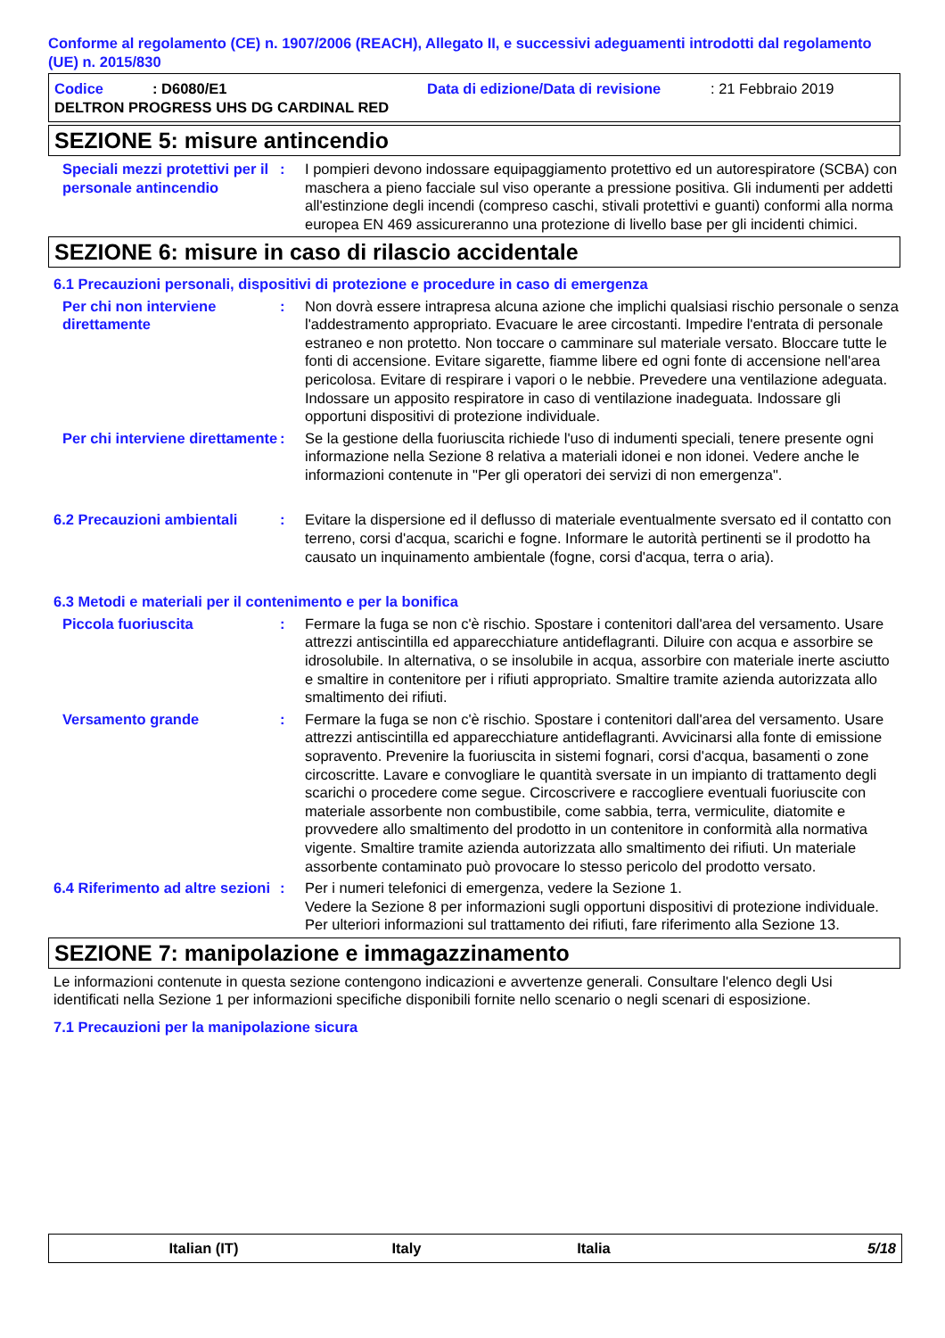Conforme al regolamento (CE) n. 1907/2006 (REACH), Allegato II, e successivi adeguamenti introdotti dal regolamento (UE) n. 2015/830
Codice: D6080/E1 Data di edizione/Data di revisione: 21 Febbraio 2019
DELTRON PROGRESS UHS DG CARDINAL RED
SEZIONE 5: misure antincendio
Speciali mezzi protettivi per il personale antincendio
: I pompieri devono indossare equipaggiamento protettivo ed un autorespiratore (SCBA) con maschera a pieno facciale sul viso operante a pressione positiva. Gli indumenti per addetti all'estinzione degli incendi (compreso caschi, stivali protettivi e guanti) conformi alla norma europea EN 469 assicureranno una protezione di livello base per gli incidenti chimici.
SEZIONE 6: misure in caso di rilascio accidentale
6.1 Precauzioni personali, dispositivi di protezione e procedure in caso di emergenza
Per chi non interviene direttamente
: Non dovrà essere intrapresa alcuna azione che implichi qualsiasi rischio personale o senza l'addestramento appropriato. Evacuare le aree circostanti. Impedire l'entrata di personale estraneo e non protetto. Non toccare o camminare sul materiale versato. Bloccare tutte le fonti di accensione. Evitare sigarette, fiamme libere ed ogni fonte di accensione nell'area pericolosa. Evitare di respirare i vapori o le nebbie. Prevedere una ventilazione adeguata. Indossare un apposito respiratore in caso di ventilazione inadeguata. Indossare gli opportuni dispositivi di protezione individuale.
Per chi interviene direttamente
: Se la gestione della fuoriuscita richiede l'uso di indumenti speciali, tenere presente ogni informazione nella Sezione 8 relativa a materiali idonei e non idonei. Vedere anche le informazioni contenute in "Per gli operatori dei servizi di non emergenza".
6.2 Precauzioni ambientali
: Evitare la dispersione ed il deflusso di materiale eventualmente sversato ed il contatto con terreno, corsi d'acqua, scarichi e fogne. Informare le autorità pertinenti se il prodotto ha causato un inquinamento ambientale (fogne, corsi d'acqua, terra o aria).
6.3 Metodi e materiali per il contenimento e per la bonifica
Piccola fuoriuscita : Fermare la fuga se non c'è rischio. Spostare i contenitori dall'area del versamento. Usare attrezzi antiscintilla ed apparecchiature antideflagranti. Diluire con acqua e assorbire se idrosolubile. In alternativa, o se insolubile in acqua, assorbire con materiale inerte asciutto e smaltire in contenitore per i rifiuti appropriato. Smaltire tramite azienda autorizzata allo smaltimento dei rifiuti.
Versamento grande : Fermare la fuga se non c'è rischio. Spostare i contenitori dall'area del versamento. Usare attrezzi antiscintilla ed apparecchiature antideflagranti. Avvicinarsi alla fonte di emissione sopravento. Prevenire la fuoriuscita in sistemi fognari, corsi d'acqua, basamenti o zone circoscritte. Lavare e convogliare le quantità sversate in un impianto di trattamento degli scarichi o procedere come segue. Circoscrivere e raccogliere eventuali fuoriuscite con materiale assorbente non combustibile, come sabbia, terra, vermiculite, diatomite e provvedere allo smaltimento del prodotto in un contenitore in conformità alla normativa vigente. Smaltire tramite azienda autorizzata allo smaltimento dei rifiuti. Un materiale assorbente contaminato può provocare lo stesso pericolo del prodotto versato.
6.4 Riferimento ad altre sezioni
: Per i numeri telefonici di emergenza, vedere la Sezione 1.
Vedere la Sezione 8 per informazioni sugli opportuni dispositivi di protezione individuale.
Per ulteriori informazioni sul trattamento dei rifiuti, fare riferimento alla Sezione 13.
SEZIONE 7: manipolazione e immagazzinamento
Le informazioni contenute in questa sezione contengono indicazioni e avvertenze generali. Consultare l'elenco degli Usi identificati nella Sezione 1 per informazioni specifiche disponibili fornite nello scenario o negli scenari di esposizione.
7.1 Precauzioni per la manipolazione sicura
Italian (IT) Italy Italia 5/18